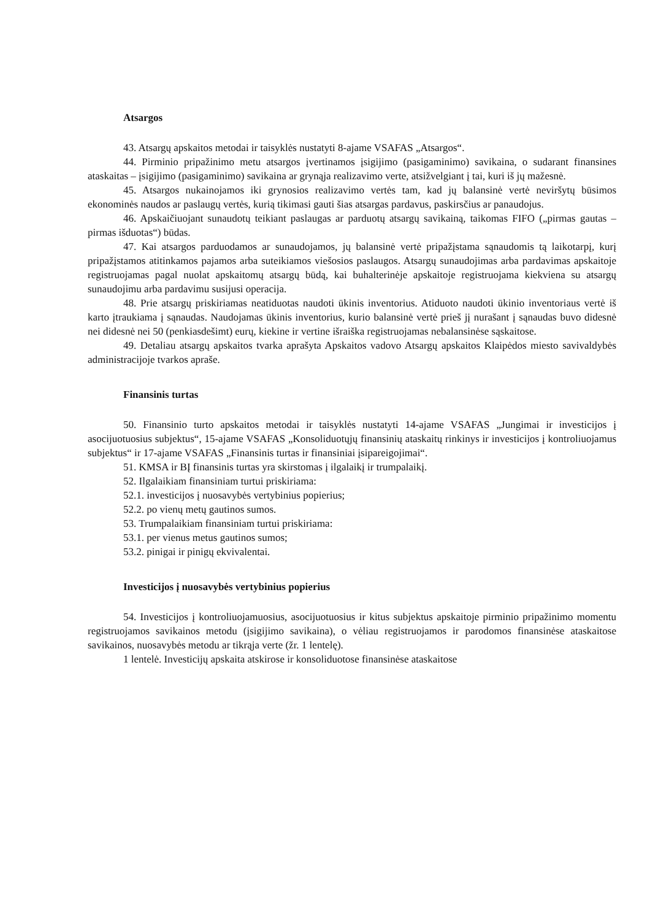Atsargos
43. Atsargų apskaitos metodai ir taisyklės nustatyti 8-ajame VSAFAS „Atsargos“.
44. Pirminio pripažinimo metu atsargos įvertinamos įsigijimo (pasigaminimo) savikaina, o sudarant finansines ataskaitas – įsigijimo (pasigaminimo) savikaina ar grynąja realizavimo verte, atsižvelgiant į tai, kuri iš jų mažesnė.
45. Atsargos nukainojamos iki grynosios realizavimo vertės tam, kad jų balansinė vertė neviršytų būsimos ekonominės naudos ar paslaugų vertės, kurią tikimasi gauti šias atsargas pardavus, paskirsčius ar panaudojus.
46. Apskaičiuojant sunaudotų teikiant paslaugas ar parduotų atsargų savikainą, taikomas FIFO („pirmas gautas – pirmas išduotas“) būdas.
47. Kai atsargos parduodamos ar sunaudojamos, jų balansinė vertė pripažįstama sąnaudomis tą laikotarpį, kurį pripažįstamos atitinkamos pajamos arba suteikiamos viešosios paslaugos. Atsargų sunaudojimas arba pardavimas apskaitoje registruojamas pagal nuolat apskaitomų atsargų būdą, kai buhalterinėje apskaitoje registruojama kiekviena su atsargų sunaudojimu arba pardavimu susijusi operacija.
48. Prie atsargų priskiriamas neatiduotas naudoti ūkinis inventorius. Atiduoto naudoti ūkinio inventoriaus vertė iš karto įtraukiama į sąnaudas. Naudojamas ūkinis inventorius, kurio balansinė vertė prieš jį nurašant į sąnaudas buvo didesnė nei didesnė nei 50 (penkiasdešimt) eurų, kiekine ir vertine išraiška registruojamas nebalansinėse sąskaitose.
49. Detaliau atsargų apskaitos tvarka aprašyta Apskaitos vadovo Atsargų apskaitos Klaipėdos miesto savivaldybės administracijoje tvarkos apraše.
Finansinis turtas
50. Finansinio turto apskaitos metodai ir taisyklės nustatyti 14-ajame VSAFAS „Jungimai ir investicijos į asocijuotuosius subjektus“, 15-ajame VSAFAS „Konsoliduotųjų finansinių ataskaitų rinkinys ir investicijos į kontroliuojamus subjektus“ ir 17-ajame VSAFAS „Finansinis turtas ir finansiniai įsipareigojimai“.
51. KMSA ir BĮ finansinis turtas yra skirstomas į ilgalaikį ir trumpalaikį.
52. Ilgalaikiam finansiniam turtui priskiriama:
52.1. investicijos į nuosavybės vertybinius popierius;
52.2. po vienų metų gautinos sumos.
53. Trumpalaikiam finansiniam turtui priskiriama:
53.1. per vienus metus gautinos sumos;
53.2. pinigai ir pinigų ekvivalentai.
Investicijos į nuosavybės vertybinius popierius
54. Investicijos į kontroliuojamuosius, asocijuotuosius ir kitus subjektus apskaitoje pirminio pripažinimo momentu registruojamos savikainos metodu (įsigijimo savikaina), o vėliau registruojamos ir parodomos finansinėse ataskaitose savikainos, nuosavybės metodu ar tikrąja verte (žr. 1 lentelę).
1 lentelė. Investicijų apskaita atskirose ir konsoliduotose finansinėse ataskaitose